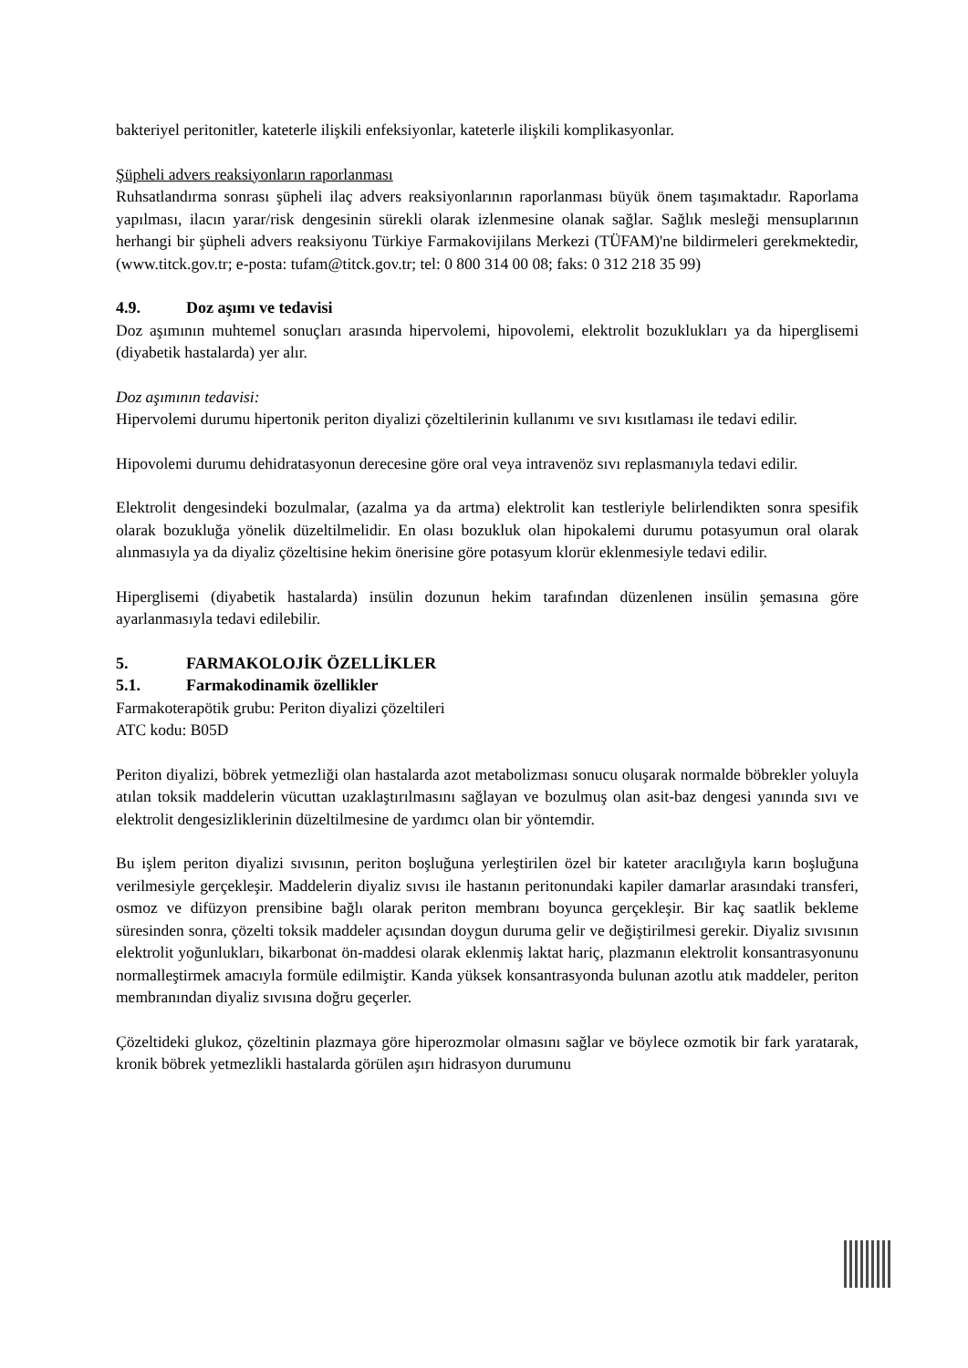bakteriyel peritonitler, kateterle ilişkili enfeksiyonlar, kateterle ilişkili komplikasyonlar.
Şüpheli advers reaksiyonların raporlanması
Ruhsatlandırma sonrası şüpheli ilaç advers reaksiyonlarının raporlanması büyük önem taşımaktadır. Raporlama yapılması, ilacın yarar/risk dengesinin sürekli olarak izlenmesine olanak sağlar. Sağlık mesleği mensuplarının herhangi bir şüpheli advers reaksiyonu Türkiye Farmakovijilans Merkezi (TÜFAM)'ne bildirmeleri gerekmektedir, (www.titck.gov.tr; e-posta: tufam@titck.gov.tr; tel: 0 800 314 00 08; faks: 0 312 218 35 99)
4.9. Doz aşımı ve tedavisi
Doz aşımının muhtemel sonuçları arasında hipervolemi, hipovolemi, elektrolit bozuklukları ya da hiperglisemi (diyabetik hastalarda) yer alır.
Doz aşımının tedavisi:
Hipervolemi durumu hipertonik periton diyalizi çözeltilerinin kullanımı ve sıvı kısıtlaması ile tedavi edilir.
Hipovolemi durumu dehidratasyonun derecesine göre oral veya intravenöz sıvı replasmanıyla tedavi edilir.
Elektrolit dengesindeki bozulmalar, (azalma ya da artma) elektrolit kan testleriyle belirlendikten sonra spesifik olarak bozukluğa yönelik düzeltilmelidir. En olası bozukluk olan hipokalemi durumu potasyumun oral olarak alınmasıyla ya da diyaliz çözeltisine hekim önerisine göre potasyum klorür eklenmesiyle tedavi edilir.
Hiperglisemi (diyabetik hastalarda) insülin dozunun hekim tarafından düzenlenen insülin şemasına göre ayarlanmasıyla tedavi edilebilir.
5. FARMAKOLOJİK ÖZELLİKLER
5.1. Farmakodinamik özellikler
Farmakoterapötik grubu: Periton diyalizi çözeltileri
ATC kodu: B05D
Periton diyalizi, böbrek yetmezliği olan hastalarda azot metabolizması sonucu oluşarak normalde böbrekler yoluyla atılan toksik maddelerin vücuttan uzaklaştırılmasını sağlayan ve bozulmuş olan asit-baz dengesi yanında sıvı ve elektrolit dengesizliklerinin düzeltilmesine de yardımcı olan bir yöntemdir.
Bu işlem periton diyalizi sıvısının, periton boşluğuna yerleştirilen özel bir kateter aracılığıyla karın boşluğuna verilmesiyle gerçekleşir. Maddelerin diyaliz sıvısı ile hastanın peritonundaki kapiler damarlar arasındaki transferi, osmoz ve difüzyon prensibine bağlı olarak periton membranı boyunca gerçekleşir. Bir kaç saatlik bekleme süresinden sonra, çözelti toksik maddeler açısından doygun duruma gelir ve değiştirilmesi gerekir. Diyaliz sıvısının elektrolit yoğunlukları, bikarbonat ön-maddesi olarak eklenmiş laktat hariç, plazmanın elektrolit konsantrasyonunu normalleştirmek amacıyla formüle edilmiştir. Kanda yüksek konsantrasyonda bulunan azotlu atık maddeler, periton membranından diyaliz sıvısına doğru geçerler.
Çözeltideki glukoz, çözeltinin plazmaya göre hiperozmolar olmasını sağlar ve böylece ozmotik bir fark yaratarak, kronik böbrek yetmezlikli hastalarda görülen aşırı hidrasyon durumunu